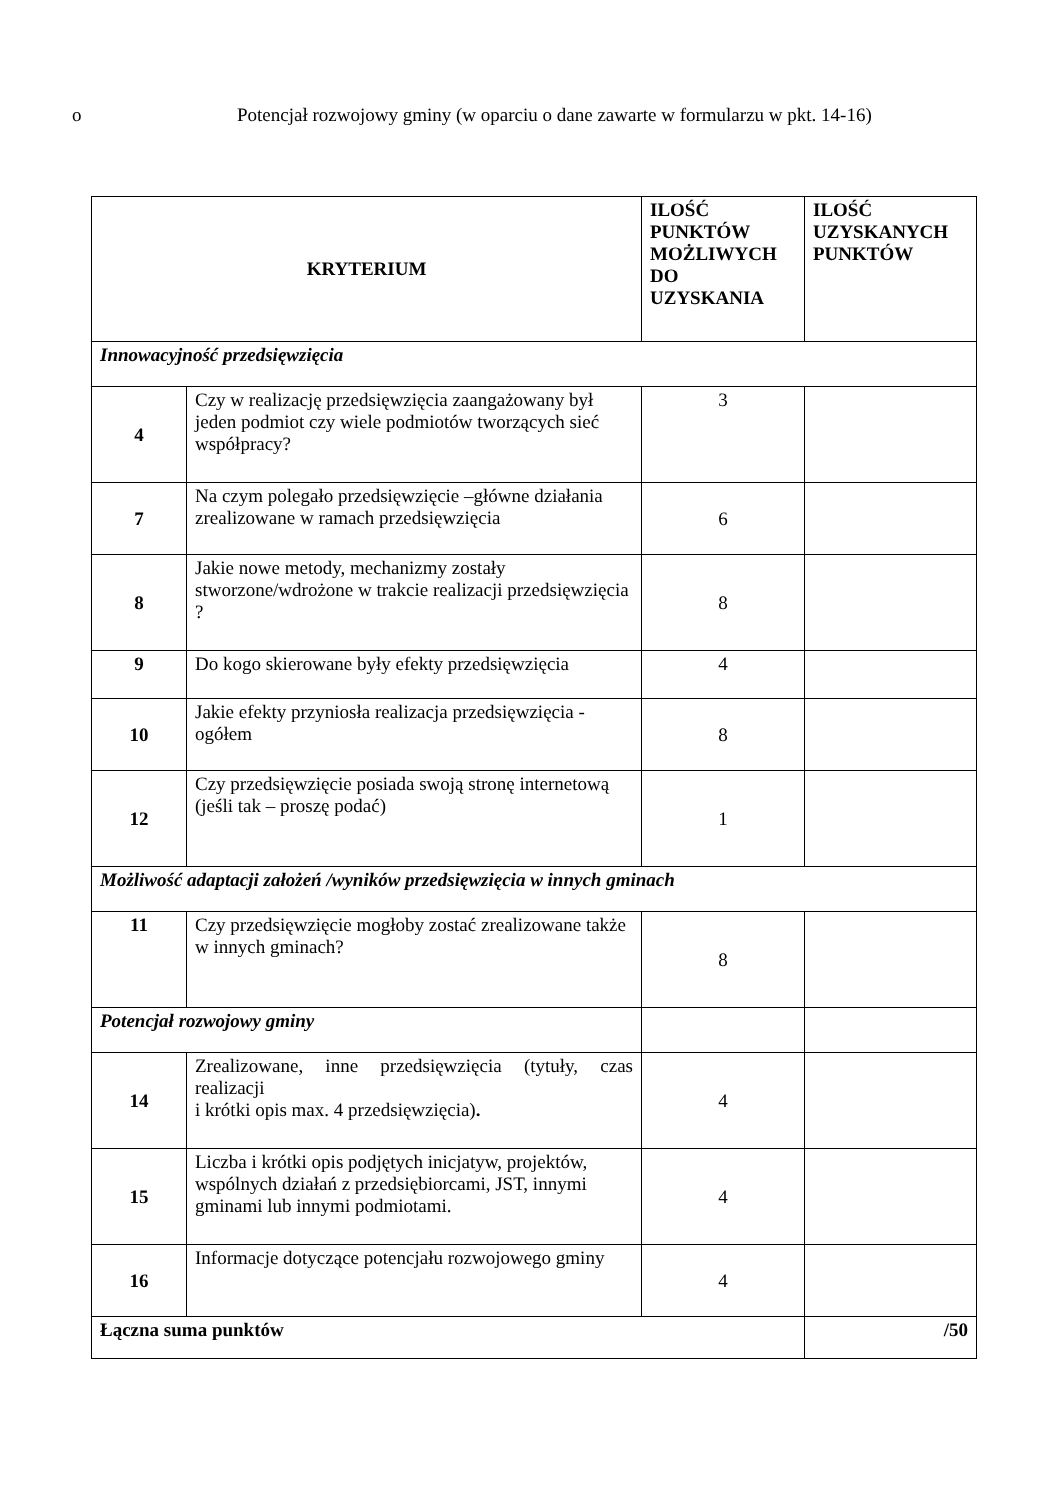o Potencjał rozwojowy gminy (w oparciu o dane zawarte w formularzu w pkt. 14-16)
| KRYTERIUM | | ILOŚĆ PUNKTÓW MOŻLIWYCH DO UZYSKANIA | ILOŚĆ UZYSKANYCH PUNKTÓW |
| --- | --- | --- | --- |
| Innowacyjność przedsięwzięcia | | | |
| 4 | Czy w realizację przedsięwzięcia zaangażowany był jeden podmiot czy wiele podmiotów tworzących sieć współpracy? | 3 | |
| 7 | Na czym polegało przedsięwzięcie –główne działania zrealizowane w ramach przedsięwzięcia | 6 | |
| 8 | Jakie nowe metody, mechanizmy zostały stworzone/wdrożone w trakcie realizacji przedsięwzięcia ? | 8 | |
| 9 | Do kogo skierowane były efekty przedsięwzięcia | 4 | |
| 10 | Jakie efekty przyniosła realizacja przedsięwzięcia - ogółem | 8 | |
| 12 | Czy przedsięwzięcie posiada swoją stronę internetową (jeśli tak – proszę podać) | 1 | |
| Możliwość adaptacji założeń /wyników przedsięwzięcia w innych gminach | | | |
| 11 | Czy przedsięwzięcie mogłoby zostać zrealizowane także w innych gminach? | 8 | |
| Potencjał rozwojowy gminy | | | |
| 14 | Zrealizowane, inne przedsięwzięcia (tytuły, czas realizacji i krótki opis max. 4 przedsięwzięcia) . | 4 | |
| 15 | Liczba i krótki opis podjętych inicjatyw, projektów, wspólnych działań z przedsiębiorcami, JST, innymi gminami lub innymi podmiotami. | 4 | |
| 16 | Informacje dotyczące potencjału rozwojowego gminy | 4 | |
| Łączna suma punktów | | | /50 |